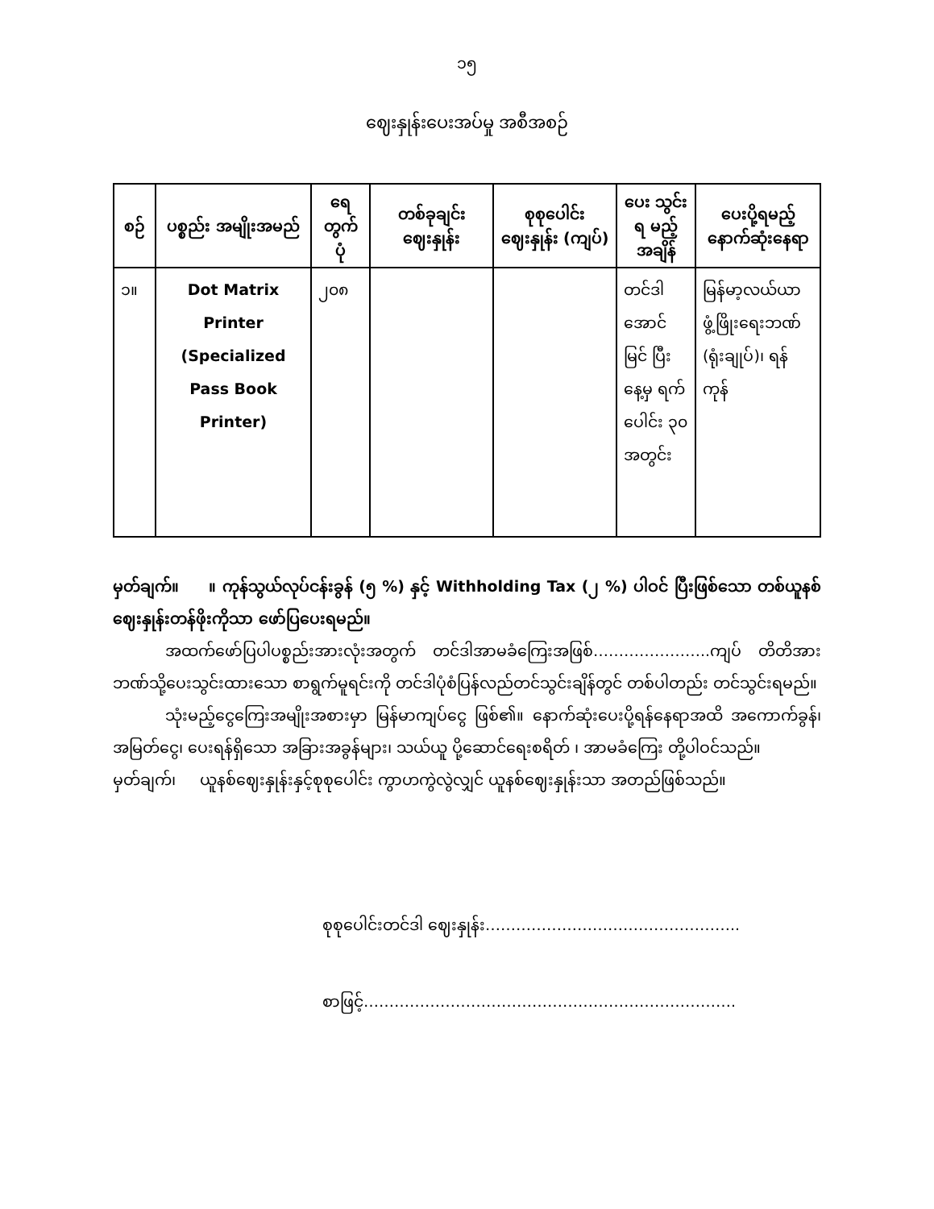၁၅
ဈေးနှုန်းပေးအပ်မှု အစီအစဉ်
| စဉ် | ပစ္စည်း အမျိုးအမည် | ရေ တွက် ပုံ | တစ်ခုချင်း ဈေးနှုန်း | စုစုပေါင်း ဈေးနှုန်း (ကျပ်) | ပေး သွင်းရ မည့် အချိန် | ပေးပို့ရမည့် နောက်ဆုံးနေရာ |
| --- | --- | --- | --- | --- | --- | --- |
| ၁။ | Dot Matrix Printer (Specialized Pass Book Printer) | ၂၀၈ | | | တင်ဒါ အောင် မြင် ပြီးနေ့မှ ရက် ပေါင်း ၃၀ အတွင်း | မြန်မာ့လယ်ယာ ဖွံ့ဖြိုးရေးဘဏ် (ရုံးချုပ်)၊ ရန်ကုန် |
မှတ်ချက်။ ။ ကုန်သွယ်လုပ်ငန်းခွန် (၅ %) နှင့် Withholding Tax (၂ %) ပါဝင် ပြီးဖြစ်သော တစ်ယူနစ် ဈေးနှုန်းတန်ဖိုးကိုသာ ဖော်ပြပေးရမည်။
အထက်ဖော်ပြပါပစ္စည်းအားလုံးအတွက် တင်ဒါအာမခံကြေးအဖြစ်…………………..ကျပ် တိတိအား ဘဏ်သို့ပေးသွင်းထားသော စာရွက်မူရင်းကို တင်ဒါပုံစံပြန်လည်တင်သွင်းချိန်တွင် တစ်ပါတည်း တင်သွင်းရမည်။
သုံးမည့်ငွေကြေးအမျိုးအစားမှာ မြန်မာကျပ်ငွေ ဖြစ်၏။ နောက်ဆုံးပေးပို့ရန်နေရာအထိ အကောက်ခွန်၊ အမြတ်ငွေ၊ ပေးရန်ရှိသော အခြားအခွန်များ၊ သယ်ယူ ပို့ဆောင်ရေးစရိတ် ၊ အာမခံကြေး တို့ပါဝင်သည်။
မှတ်ချက်၊ ယူနစ်ဈေးနှုန်းနှင့်စုစုပေါင်း ကွာဟကွဲလွဲလျှင် ယူနစ်ဈေးနှုန်းသာ အတည်ဖြစ်သည်။
စုစုပေါင်းတင်ဒါ ဈေးနှုန်း…………………………………………..
စာဖြင့်……………………………………………………………….